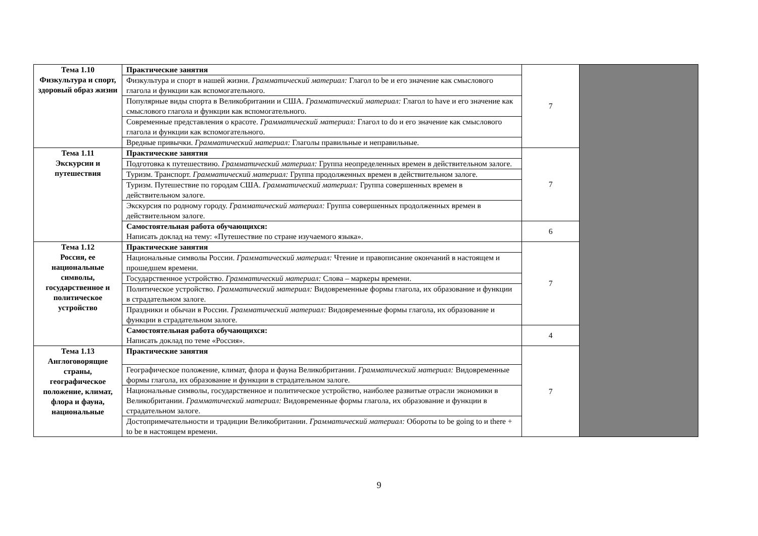| Тема 1.10 Физкультура и спорт, здоровый образ жизни | Практические занятия | 7 | |
| | Физкультура и спорт в нашей жизни. Грамматический материал: Глагол to be и его значение как смыслового глагола и функции как вспомогательного. | | |
| | Популярные виды спорта в Великобритании и США. Грамматический материал: Глагол to have и его значение как смыслового глагола и функции как вспомогательного. | | |
| | Современные представления о красоте. Грамматический материал: Глагол to do и его значение как смыслового глагола и функции как вспомогательного. | | |
| | Вредные привычки. Грамматический материал: Глаголы правильные и неправильные. | | |
| Тема 1.11 Экскурсии и путешествия | Практические занятия | 7 | |
| | Подготовка к путешествию. Грамматический материал: Группа неопределенных времен в действительном залоге. | | |
| | Туризм. Транспорт. Грамматический материал: Группа продолженных времен в действительном залоге. | | |
| | Туризм. Путешествие по городам США. Грамматический материал: Группа совершенных времен в действительном залоге. | | |
| | Экскурсия по родному городу. Грамматический материал: Группа совершенных продолженных времен в действительном залоге. | | |
| | Самостоятельная работа обучающихся: Написать доклад на тему: «Путешествие по стране изучаемого языка». | 6 | |
| Тема 1.12 Россия, ее национальные символы, государственное и политическое устройство | Практические занятия | 7 | |
| | Национальные символы России. Грамматический материал: Чтение и правописание окончаний в настоящем и прошедшем времени. | | |
| | Государственное устройство. Грамматический материал: Слова – маркеры времени. | | |
| | Политическое устройство. Грамматический материал: Видовременные формы глагола, их образование и функции в страдательном залоге. | | |
| | Праздники и обычаи в России. Грамматический материал: Видовременные формы глагола, их образование и функции в страдательном залоге. | | |
| | Самостоятельная работа обучающихся: Написать доклад по теме «Россия». | 4 | |
| Тема 1.13 Англоговорящие страны, географическое положение, климат, флора и фауна, национальные | Практические занятия | 7 | |
| | Географическое положение, климат, флора и фауна Великобритании. Грамматический материал: Видовременные формы глагола, их образование и функции в страдательном залоге. | | |
| | Национальные символы, государственное и политическое устройство, наиболее развитые отрасли экономики в Великобритании. Грамматический материал: Видовременные формы глагола, их образование и функции в страдательном залоге. | | |
| | Достопримечательности и традиции Великобритании. Грамматический материал: Обороты to be going to и there + to be в настоящем времени. | | |
9